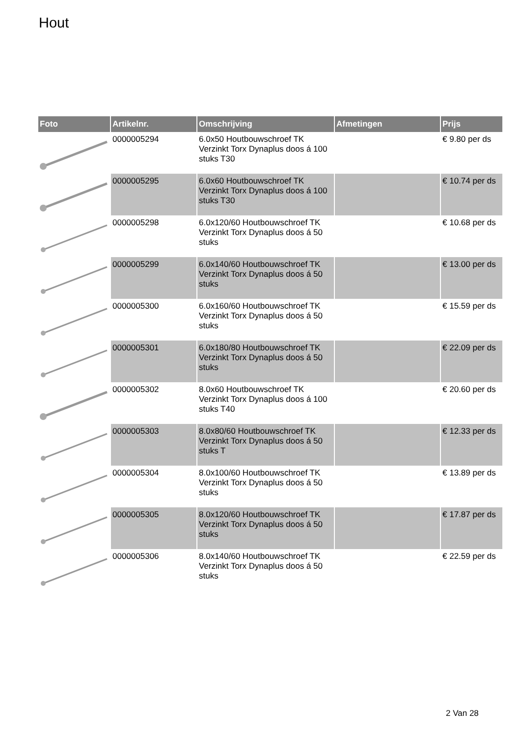Hout
| Foto | Artikelnr. | Omschrijving | Afmetingen | Prijs |
| --- | --- | --- | --- | --- |
| | 0000005294 | 6.0x50 Houtbouwschroef TK Verzinkt Torx Dynaplus doos á 100 stuks T30 | | € 9.80 per ds |
| | 0000005295 | 6.0x60 Houtbouwschroef TK Verzinkt Torx Dynaplus doos á 100 stuks T30 | | € 10.74 per ds |
| | 0000005298 | 6.0x120/60 Houtbouwschroef TK Verzinkt Torx Dynaplus doos á 50 stuks | | € 10.68 per ds |
| | 0000005299 | 6.0x140/60 Houtbouwschroef TK Verzinkt Torx Dynaplus doos á 50 stuks | | € 13.00 per ds |
| | 0000005300 | 6.0x160/60 Houtbouwschroef TK Verzinkt Torx Dynaplus doos á 50 stuks | | € 15.59 per ds |
| | 0000005301 | 6.0x180/80 Houtbouwschroef TK Verzinkt Torx Dynaplus doos á 50 stuks | | € 22.09 per ds |
| | 0000005302 | 8.0x60 Houtbouwschroef TK Verzinkt Torx Dynaplus doos á 100 stuks T40 | | € 20.60 per ds |
| | 0000005303 | 8.0x80/60 Houtbouwschroef TK Verzinkt Torx Dynaplus doos á 50 stuks T | | € 12.33 per ds |
| | 0000005304 | 8.0x100/60 Houtbouwschroef TK Verzinkt Torx Dynaplus doos á 50 stuks | | € 13.89 per ds |
| | 0000005305 | 8.0x120/60 Houtbouwschroef TK Verzinkt Torx Dynaplus doos á 50 stuks | | € 17.87 per ds |
| | 0000005306 | 8.0x140/60 Houtbouwschroef TK Verzinkt Torx Dynaplus doos á 50 stuks | | € 22.59 per ds |
2 Van 28